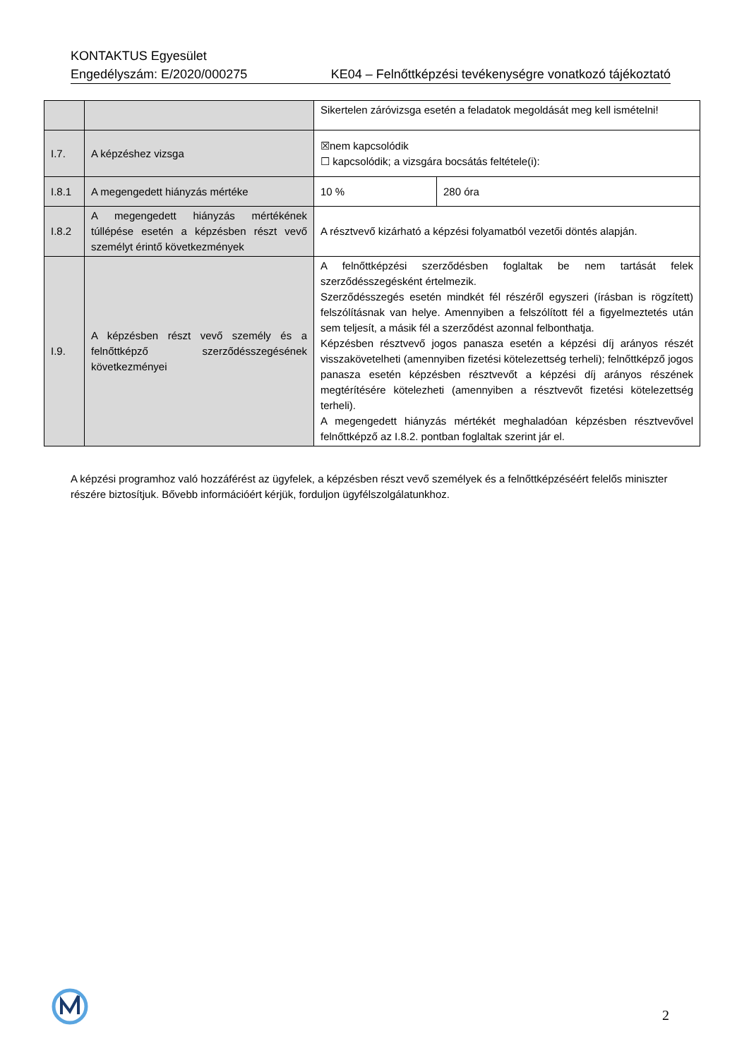KONTAKTUS Egyesület
Engedélyszám: E/2020/000275 KE04 – Felnőttképzési tevékenységre vonatkozó tájékoztató
| | | Sikertelen záróvizsga esetén a feladatok megoldását meg kell ismételni! | |
| I.7. | A képzéshez vizsga | ☒nem kapcsolódik ☐ kapcsolódik; a vizsgára bocsátás feltétele(i): | |
| I.8.1 | A megengedett hiányzás mértéke | 10 % | 280 óra |
| I.8.2 | A megengedett hiányzás mértékének túllépése esetén a képzésben részt vevő személyt érintő következmények | A résztvevő kizárható a képzési folyamatból vezetői döntés alapján. | |
| I.9. | A képzésben részt vevő személy és a felnőttképző szerződésszegésének következményei | A felnőttképzési szerződésben foglaltak be nem tartását felek szerződésszegésként értelmezik. Szerződésszegés esetén mindkét fél részéről egyszeri (írásban is rögzített) felszólításnak van helye. Amennyiben a felszólított fél a figyelmeztetés után sem teljesít, a másik fél a szerződést azonnal felbonthatja. Képzésben résztvevő jogos panasza esetén a képzési díj arányos részét visszakövetelheti (amennyiben fizetési kötelezettség terheli); felnőttképző jogos panasza esetén képzésben résztvevőt a képzési díj arányos részének megtérítésére kötelezheti (amennyiben a résztvevőt fizetési kötelezettség terheli). A megengedett hiányzás mértékét meghaladóan képzésben résztvevővel felnőttképző az I.8.2. pontban foglaltak szerint jár el. | |
A képzési programhoz való hozzáférést az ügyfelek, a képzésben részt vevő személyek és a felnőttképzéséért felelős miniszter részére biztosítjuk. Bővebb információért kérjük, forduljon ügyfélszolgálatunkhoz.
2